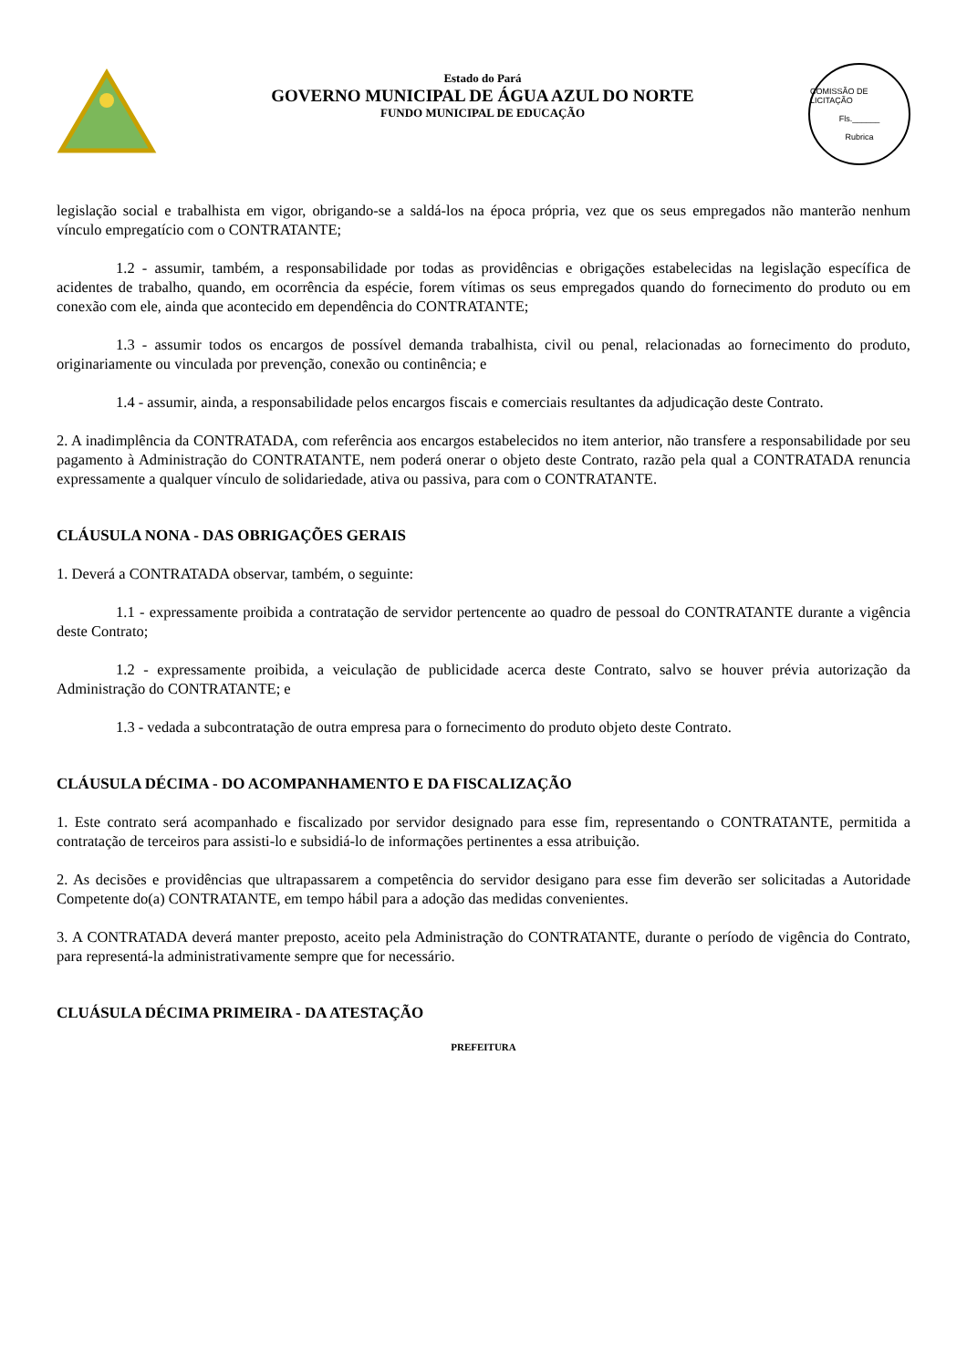Estado do Pará
GOVERNO MUNICIPAL DE ÁGUA AZUL DO NORTE
FUNDO MUNICIPAL DE EDUCAÇÃO
COMISSÃO DE LICITAÇÃO
Fls.______
Rubrica
legislação social e trabalhista em vigor, obrigando-se a saldá-los na época própria, vez que os seus empregados não manterão nenhum vínculo empregatício com o CONTRATANTE;
1.2 - assumir, também, a responsabilidade por todas as providências e obrigações estabelecidas na legislação específica de acidentes de trabalho, quando, em ocorrência da espécie, forem vítimas os seus empregados quando do fornecimento do produto ou em conexão com ele, ainda que acontecido em dependência do CONTRATANTE;
1.3 - assumir todos os encargos de possível demanda trabalhista, civil ou penal, relacionadas ao fornecimento do produto, originariamente ou vinculada por prevenção, conexão ou continência; e
1.4 - assumir, ainda, a responsabilidade pelos encargos fiscais e comerciais resultantes da adjudicação deste Contrato.
2. A inadimplência da CONTRATADA, com referência aos encargos estabelecidos no item anterior, não transfere a responsabilidade por seu pagamento à Administração do CONTRATANTE, nem poderá onerar o objeto deste Contrato, razão pela qual a CONTRATADA renuncia expressamente a qualquer vínculo de solidariedade, ativa ou passiva, para com o CONTRATANTE.
CLÁUSULA NONA - DAS OBRIGAÇÕES GERAIS
1. Deverá a CONTRATADA observar, também, o seguinte:
1.1 - expressamente proibida a contratação de servidor pertencente ao quadro de pessoal do CONTRATANTE durante a vigência deste Contrato;
1.2 - expressamente proibida, a veiculação de publicidade acerca deste Contrato, salvo se houver prévia autorização da Administração do CONTRATANTE; e
1.3 - vedada a subcontratação de outra empresa para o fornecimento do produto objeto deste Contrato.
CLÁUSULA DÉCIMA - DO ACOMPANHAMENTO E DA FISCALIZAÇÃO
1. Este contrato será acompanhado e fiscalizado por servidor designado para esse fim, representando o CONTRATANTE, permitida a contratação de terceiros para assisti-lo e subsidiá-lo de informações pertinentes a essa atribuição.
2. As decisões e providências que ultrapassarem a competência do servidor desigano para esse fim deverão ser solicitadas a Autoridade Competente do(a) CONTRATANTE, em tempo hábil para a adoção das medidas convenientes.
3. A CONTRATADA deverá manter preposto, aceito pela Administração do CONTRATANTE, durante o período de vigência do Contrato, para representá-la administrativamente sempre que for necessário.
CLUÁSULA DÉCIMA PRIMEIRA - DA ATESTAÇÃO
PREFEITURA